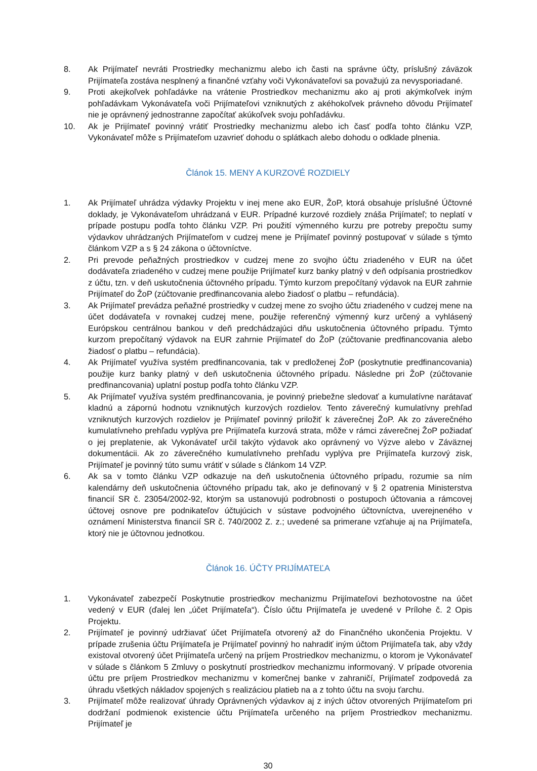8. Ak Prijímateľ nevráti Prostriedky mechanizmu alebo ich časti na správne účty, príslušný záväzok Prijímateľa zostáva nesplnený a finančné vzťahy voči Vykonávateľovi sa považujú za nevysporiadané.
9. Proti akejkoľvek pohľadávke na vrátenie Prostriedkov mechanizmu ako aj proti akýmkoľvek iným pohľadávkam Vykonávateľa voči Prijímateľovi vzniknutých z akéhokoľvek právneho dôvodu Prijímateľ nie je oprávnený jednostranne započítať akúkoľvek svoju pohľadávku.
10. Ak je Prijímateľ povinný vrátiť Prostriedky mechanizmu alebo ich časť podľa tohto článku VZP, Vykonávateľ môže s Prijímateľom uzavrieť dohodu o splátkach alebo dohodu o odklade plnenia.
Článok 15. MENY A KURZOVÉ ROZDIELY
1. Ak Prijímateľ uhrádza výdavky Projektu v inej mene ako EUR, ŽoP, ktorá obsahuje príslušné Účtovné doklady, je Vykonávateľom uhrádzaná v EUR. Prípadné kurzové rozdiely znáša Prijímateľ; to neplatí v prípade postupu podľa tohto článku VZP. Pri použití výmenného kurzu pre potreby prepočtu sumy výdavkov uhrádzaných Prijímateľom v cudzej mene je Prijímateľ povinný postupovať v súlade s týmto článkom VZP a s § 24 zákona o účtovníctve.
2. Pri prevode peňažných prostriedkov v cudzej mene zo svojho účtu zriadeného v EUR na účet dodávateľa zriadeného v cudzej mene použije Prijímateľ kurz banky platný v deň odpísania prostriedkov z účtu, tzn. v deň uskutočnenia účtovného prípadu. Týmto kurzom prepočítaný výdavok na EUR zahrnie Prijímateľ do ŽoP (zúčtovanie predfinancovania alebo žiadosť o platbu – refundácia).
3. Ak Prijímateľ prevádza peňažné prostriedky v cudzej mene zo svojho účtu zriadeného v cudzej mene na účet dodávateľa v rovnakej cudzej mene, použije referenčný výmenný kurz určený a vyhlásený Európskou centrálnou bankou v deň predchádzajúci dňu uskutočnenia účtovného prípadu. Týmto kurzom prepočítaný výdavok na EUR zahrnie Prijímateľ do ŽoP (zúčtovanie predfinancovania alebo žiadosť o platbu – refundácia).
4. Ak Prijímateľ využíva systém predfinancovania, tak v predloženej ŽoP (poskytnutie predfinancovania) použije kurz banky platný v deň uskutočnenia účtovného prípadu. Následne pri ŽoP (zúčtovanie predfinancovania) uplatní postup podľa tohto článku VZP.
5. Ak Prijímateľ využíva systém predfinancovania, je povinný priebežne sledovať a kumulatívne narátavať kladnú a zápornú hodnotu vzniknutých kurzových rozdielov. Tento záverečný kumulatívny prehľad vzniknutých kurzových rozdielov je Prijímateľ povinný priložiť k záverečnej ŽoP. Ak zo záverečného kumulatívneho prehľadu vyplýva pre Prijímateľa kurzová strata, môže v rámci záverečnej ŽoP požiadať o jej preplatenie, ak Vykonávateľ určil takýto výdavok ako oprávnený vo Výzve alebo v Záväznej dokumentácii. Ak zo záverečného kumulatívneho prehľadu vyplýva pre Prijímateľa kurzový zisk, Prijímateľ je povinný túto sumu vrátiť v súlade s článkom 14 VZP.
6. Ak sa v tomto článku VZP odkazuje na deň uskutočnenia účtovného prípadu, rozumie sa ním kalendárny deň uskutočnenia účtovného prípadu tak, ako je definovaný v § 2 opatrenia Ministerstva financií SR č. 23054/2002-92, ktorým sa ustanovujú podrobnosti o postupoch účtovania a rámcovej účtovej osnove pre podnikateľov účtujúcich v sústave podvojného účtovníctva, uverejneného v oznámení Ministerstva financií SR č. 740/2002 Z. z.; uvedené sa primerane vzťahuje aj na Prijímateľa, ktorý nie je účtovnou jednotkou.
Článok 16. ÚČTY PRIJÍMATEĽA
1. Vykonávateľ zabezpečí Poskytnutie prostriedkov mechanizmu Prijímateľovi bezhotovostne na účet vedený v EUR (ďalej len „účet Prijímateľa“). Číslo účtu Prijímateľa je uvedené v Prílohe č. 2 Opis Projektu.
2. Prijímateľ je povinný udržiavať účet Prijímateľa otvorený až do Finančného ukončenia Projektu. V prípade zrušenia účtu Prijímateľa je Prijímateľ povinný ho nahradiť iným účtom Prijímateľa tak, aby vždy existoval otvorený účet Prijímateľa určený na príjem Prostriedkov mechanizmu, o ktorom je Vykonávateľ v súlade s článkom 5 Zmluvy o poskytnutí prostriedkov mechanizmu informovaný. V prípade otvorenia účtu pre príjem Prostriedkov mechanizmu v komerčnej banke v zahraničí, Prijímateľ zodpovedá za úhradu všetkých nákladov spojených s realizáciou platieb na a z tohto účtu na svoju ťarchu.
3. Prijímateľ môže realizovať úhrady Oprávnených výdavkov aj z iných účtov otvorených Prijímateľom pri dodržaní podmienok existencie účtu Prijímateľa určeného na príjem Prostriedkov mechanizmu. Prijímateľ je
30